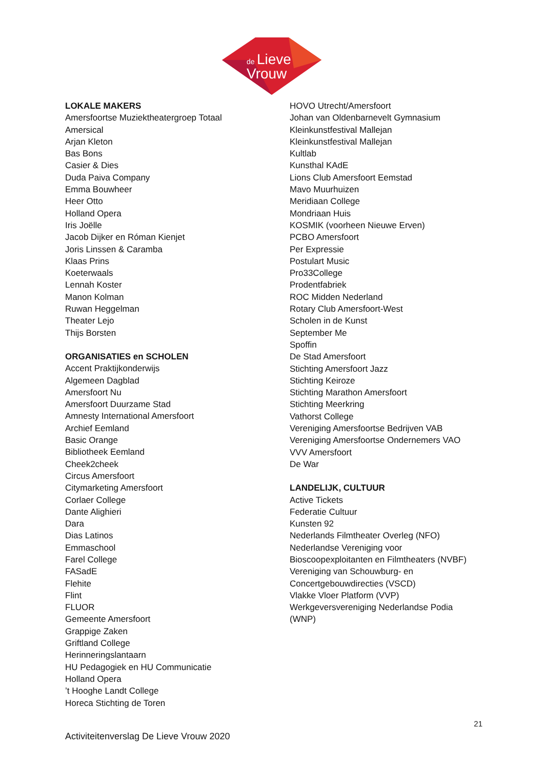de
Lieve
Vrouw
LOKALE MAKERS
Amersfoortse Muziektheatergroep Totaal
Amersical
Arjan Kleton
Bas Bons
Casier & Dies
Duda Paiva Company
Emma Bouwheer
Heer Otto
Holland Opera
Iris Joëlle
Jacob Dijker en Róman Kienjet
Joris Linssen & Caramba
Klaas Prins
Koeterwaals
Lennah Koster
Manon Kolman
Ruwan Heggelman
Theater Lejo
Thijs Borsten
ORGANISATIES en SCHOLEN
Accent Praktijkonderwijs
Algemeen Dagblad
Amersfoort Nu
Amersfoort Duurzame Stad
Amnesty International Amersfoort
Archief Eemland
Basic Orange
Bibliotheek Eemland
Cheek2cheek
Circus Amersfoort
Citymarketing Amersfoort
Corlaer College
Dante Alighieri
Dara
Dias Latinos
Emmaschool
Farel College
FASadE
Flehite
Flint
FLUOR
Gemeente Amersfoort
Grappige Zaken
Griftland College
Herinneringslantaarn
HU Pedagogiek en HU Communicatie
Holland Opera
’t Hooghe Landt College
Horeca Stichting de Toren
HOVO Utrecht/Amersfoort
Johan van Oldenbarnevelt Gymnasium
Kleinkunstfestival Mallejan
Kleinkunstfestival Mallejan
Kultlab
Kunsthal KAdE
Lions Club Amersfoort Eemstad
Mavo Muurhuizen
Meridiaan College
Mondriaan Huis
KOSMIK (voorheen Nieuwe Erven)
PCBO Amersfoort
Per Expressie
Postulart Music
Pro33College
Prodentfabriek
ROC Midden Nederland
Rotary Club Amersfoort-West
Scholen in de Kunst
September Me
Spoffin
De Stad Amersfoort
Stichting Amersfoort Jazz
Stichting Keiroze
Stichting Marathon Amersfoort
Stichting Meerkring
Vathorst College
Vereniging Amersfoortse Bedrijven VAB
Vereniging Amersfoortse Ondernemers VAO
VVV Amersfoort
De War
LANDELIJK, CULTUUR
Active Tickets
Federatie Cultuur
Kunsten 92
Nederlands Filmtheater Overleg (NFO)
Nederlandse Vereniging voor
Bioscoopexploitanten en Filmtheaters (NVBF)
Vereniging van Schouwburg- en
Concertgebouwdirecties (VSCD)
Vlakke Vloer Platform (VVP)
Werkgeversvereniging Nederlandse Podia
(WNP)
21
Activiteitenverslag De Lieve Vrouw 2020